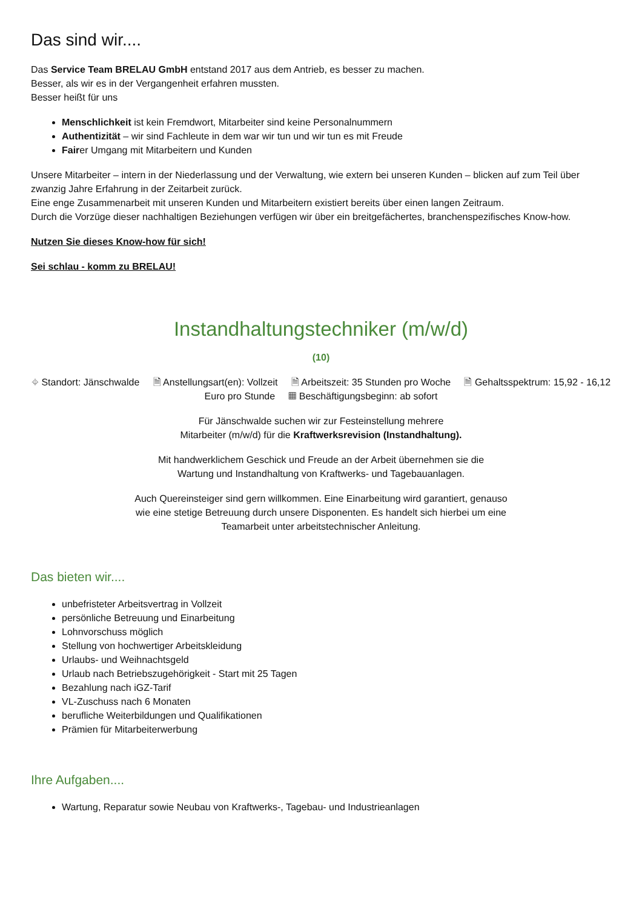Das sind wir....
Das Service Team BRELAU GmbH entstand 2017 aus dem Antrieb, es besser zu machen.
Besser, als wir es in der Vergangenheit erfahren mussten.
Besser heißt für uns
Menschlichkeit ist kein Fremdwort, Mitarbeiter sind keine Personalnummern
Authentizität – wir sind Fachleute in dem war wir tun und wir tun es mit Freude
Fairer Umgang mit Mitarbeitern und Kunden
Unsere Mitarbeiter – intern in der Niederlassung und der Verwaltung, wie extern bei unseren Kunden – blicken auf zum Teil über zwanzig Jahre Erfahrung in der Zeitarbeit zurück.
Eine enge Zusammenarbeit mit unseren Kunden und Mitarbeitern existiert bereits über einen langen Zeitraum.
Durch die Vorzüge dieser nachhaltigen Beziehungen verfügen wir über ein breitgefächertes, branchenspezifisches Know-how.
Nutzen Sie dieses Know-how für sich!
Sei schlau - komm zu BRELAU!
Instandhaltungstechniker (m/w/d)
(10)
⌖ Standort: Jänschwalde 🗎 Anstellungsart(en): Vollzeit 🗎 Arbeitszeit: 35 Stunden pro Woche 🗎 Gehaltsspektrum: 15,92 - 16,12 Euro pro Stunde ▦ Beschäftigungsbeginn: ab sofort
Für Jänschwalde suchen wir zur Festeinstellung mehrere
Mitarbeiter (m/w/d) für die Kraftwerksrevision (Instandhaltung).
Mit handwerklichem Geschick und Freude an der Arbeit übernehmen sie die
Wartung und Instandhaltung von Kraftwerks- und Tagebauanlagen.
Auch Quereinsteiger sind gern willkommen. Eine Einarbeitung wird garantiert, genauso
wie eine stetige Betreuung durch unsere Disponenten. Es handelt sich hierbei um eine
Teamarbeit unter arbeitstechnischer Anleitung.
Das bieten wir....
unbefristeter Arbeitsvertrag in Vollzeit
persönliche Betreuung und Einarbeitung
Lohnvorschuss möglich
Stellung von hochwertiger Arbeitskleidung
Urlaubs- und Weihnachtsgeld
Urlaub nach Betriebszugehörigkeit - Start mit 25 Tagen
Bezahlung nach iGZ-Tarif
VL-Zuschuss nach 6 Monaten
berufliche Weiterbildungen und Qualifikationen
Prämien für Mitarbeiterwerbung
Ihre Aufgaben....
Wartung, Reparatur sowie Neubau von Kraftwerks-, Tagebau- und Industrieanlagen